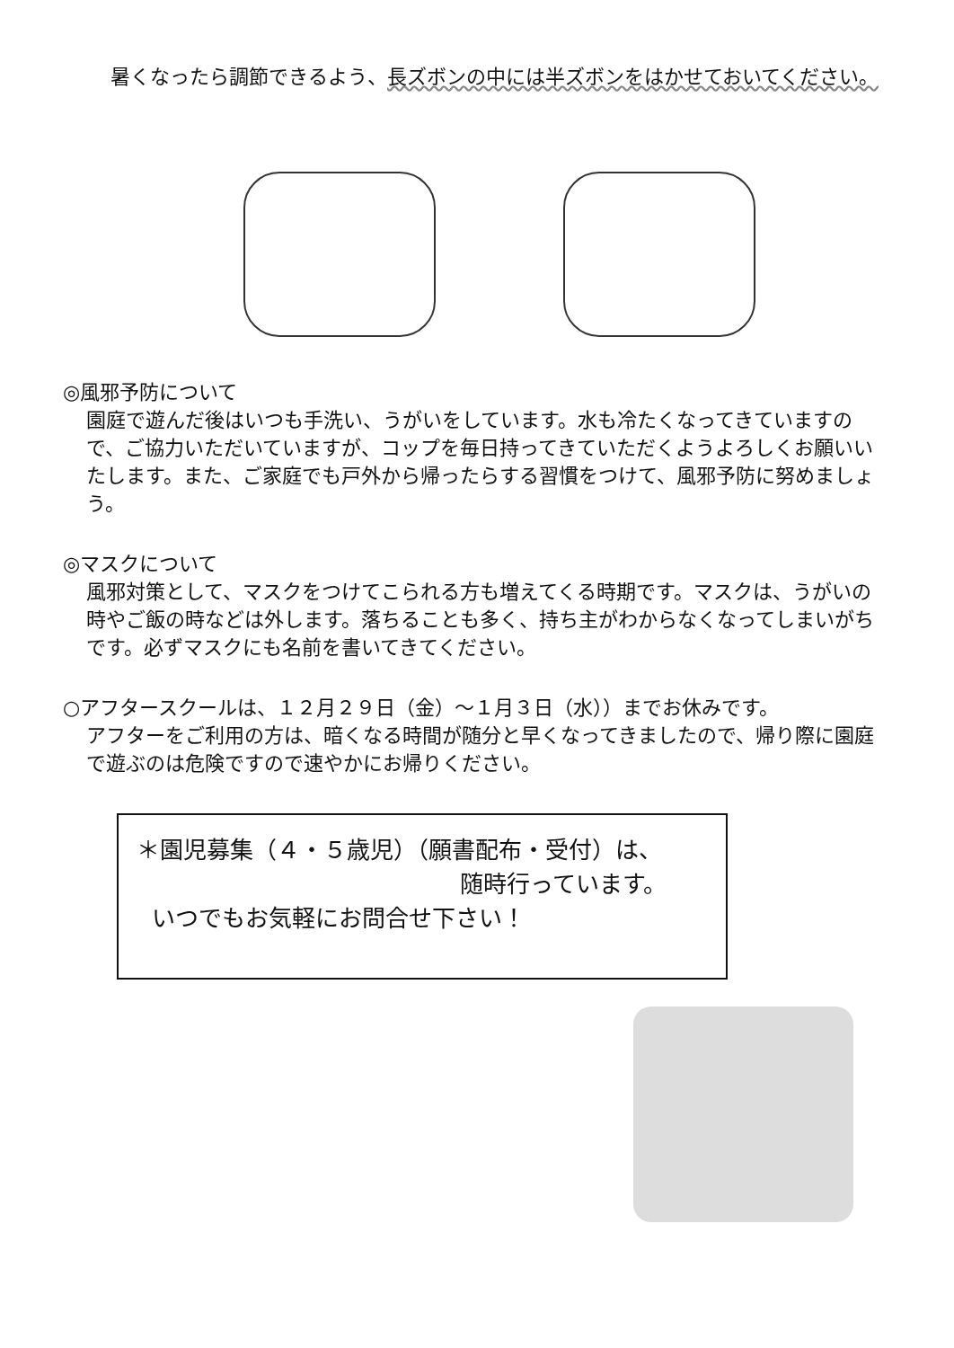暑くなったら調節できるよう、長ズボンの中には半ズボンをはかせておいてください。
◎風邪予防について
園庭で遊んだ後はいつも手洗い、うがいをしています。水も冷たくなってきていますので、ご協力いただいていますが、コップを毎日持ってきていただくようよろしくお願いいたします。また、ご家庭でも戸外から帰ったらする習慣をつけて、風邪予防に努めましょう。
◎マスクについて
風邪対策として、マスクをつけてこられる方も増えてくる時期です。マスクは、うがいの時やご飯の時などは外します。落ちることも多く、持ち主がわからなくなってしまいがちです。必ずマスクにも名前を書いてきてください。
○アフタースクールは、１２月２９日（金）～１月３日（水））までお休みです。
アフターをご利用の方は、暗くなる時間が随分と早くなってきましたので、帰り際に園庭で遊ぶのは危険ですので速やかにお帰りください。
＊園児募集（４・５歳児）（願書配布・受付）は、
随時行っています。
いつでもお気軽にお問合せ下さい！